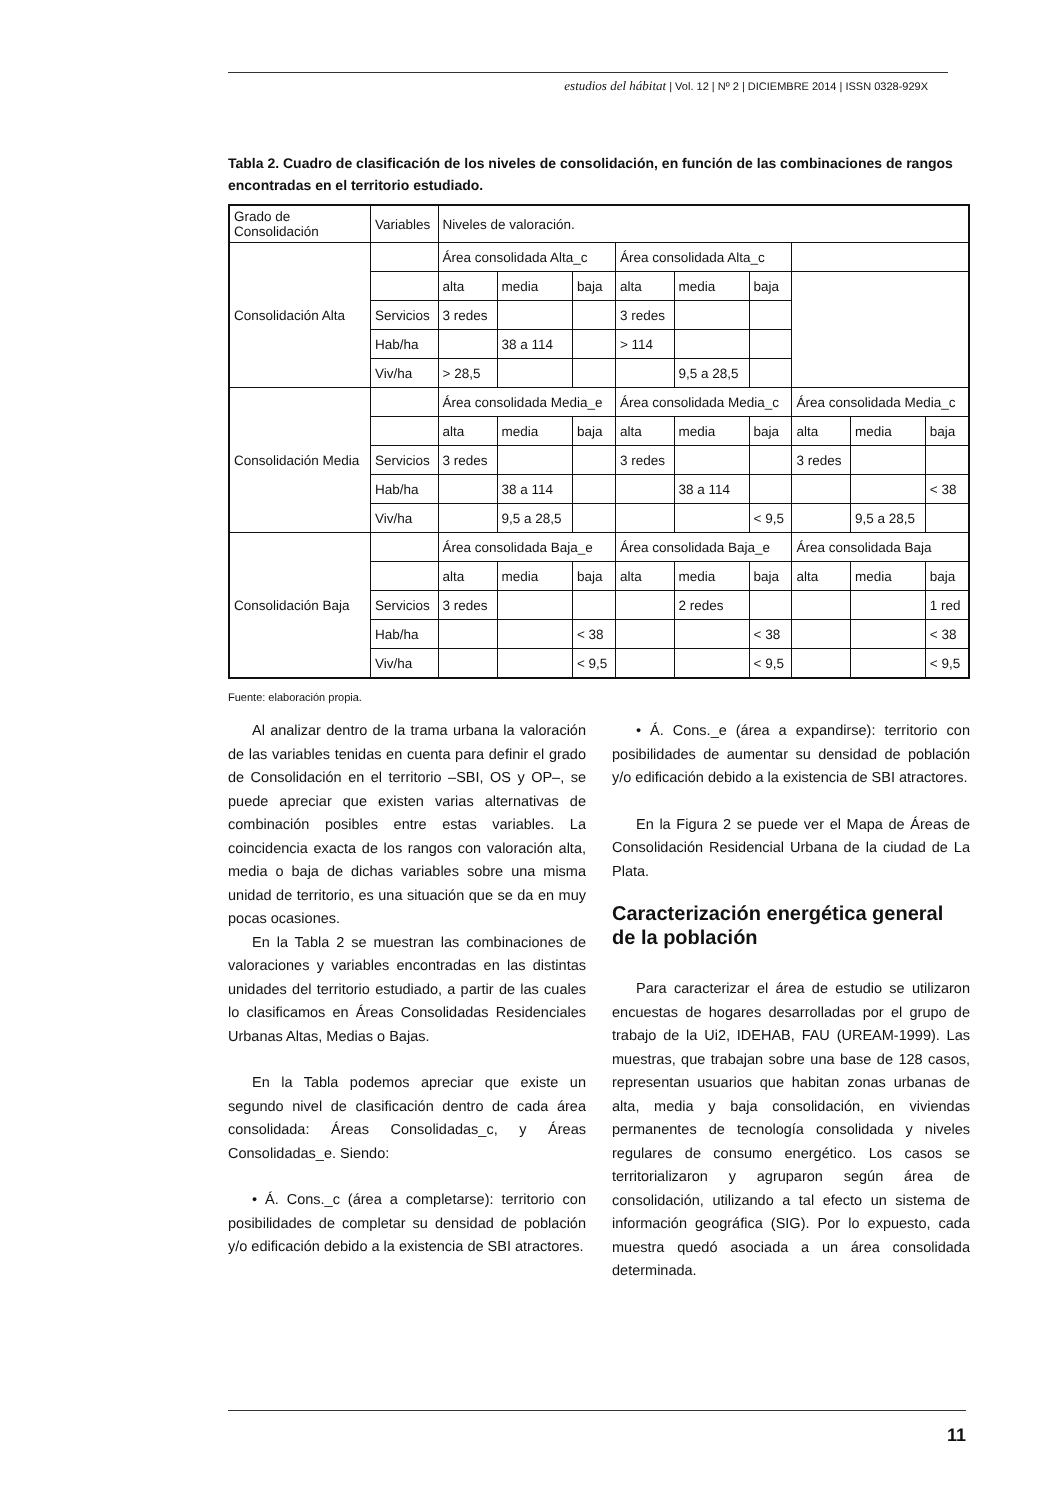estudios del hábitat | Vol. 12 | Nº 2 | DICIEMBRE 2014 | ISSN 0328-929X
Tabla 2. Cuadro de clasificación de los niveles de consolidación, en función de las combinaciones de rangos encontradas en el territorio estudiado.
| Grado de Consolidación | Variables | Niveles de valoración. | | | | | | | | |
| Consolidación Alta | | Área consolidada Alta_c | | | Área consolidada Alta_c | | | | | |
| | | alta | media | baja | alta | media | baja | | | |
| | Servicios | 3 redes | | | 3 redes | | | | | |
| | Hab/ha | | 38 a 114 | | > 114 | | | | | |
| | Viv/ha | > 28,5 | | | | 9,5 a 28,5 | | | | |
| Consolidación Media | | Área consolidada Media_e | | | Área consolidada Media_c | | | Área consolidada Media_c | | |
| | | alta | media | baja | alta | media | baja | alta | media | baja |
| | Servicios | 3 redes | | | 3 redes | | | 3 redes | | |
| | Hab/ha | | 38 a 114 | | | 38 a 114 | | | | < 38 |
| | Viv/ha | | 9,5 a 28,5 | | | | < 9,5 | | 9,5 a 28,5 | |
| Consolidación Baja | | Área consolidada Baja_e | | | Área consolidada Baja_e | | | Área consolidada Baja | | |
| | | alta | media | baja | alta | media | baja | alta | media | baja |
| | Servicios | 3 redes | | | | 2 redes | | | | 1 red |
| | Hab/ha | | | < 38 | | | < 38 | | | < 38 |
| | Viv/ha | | | < 9,5 | | | < 9,5 | | | < 9,5 |
Fuente: elaboración propia.
Al analizar dentro de la trama urbana la valoración de las variables tenidas en cuenta para definir el grado de Consolidación en el territorio –SBI, OS y OP–, se puede apreciar que existen varias alternativas de combinación posibles entre estas variables. La coincidencia exacta de los rangos con valoración alta, media o baja de dichas variables sobre una misma unidad de territorio, es una situación que se da en muy pocas ocasiones.
En la Tabla 2 se muestran las combinaciones de valoraciones y variables encontradas en las distintas unidades del territorio estudiado, a partir de las cuales lo clasificamos en Áreas Consolidadas Residenciales Urbanas Altas, Medias o Bajas.
En la Tabla podemos apreciar que existe un segundo nivel de clasificación dentro de cada área consolidada: Áreas Consolidadas_c, y Áreas Consolidadas_e. Siendo:
• Á. Cons._c (área a completarse): territorio con posibilidades de completar su densidad de población y/o edificación debido a la existencia de SBI atractores.
• Á. Cons._e (área a expandirse): territorio con posibilidades de aumentar su densidad de población y/o edificación debido a la existencia de SBI atractores.
En la Figura 2 se puede ver el Mapa de Áreas de Consolidación Residencial Urbana de la ciudad de La Plata.
Caracterización energética general de la población
Para caracterizar el área de estudio se utilizaron encuestas de hogares desarrolladas por el grupo de trabajo de la Ui2, IDEHAB, FAU (UREAM-1999). Las muestras, que trabajan sobre una base de 128 casos, representan usuarios que habitan zonas urbanas de alta, media y baja consolidación, en viviendas permanentes de tecnología consolidada y niveles regulares de consumo energético. Los casos se territorializaron y agruparon según área de consolidación, utilizando a tal efecto un sistema de información geográfica (SIG). Por lo expuesto, cada muestra quedó asociada a un área consolidada determinada.
11